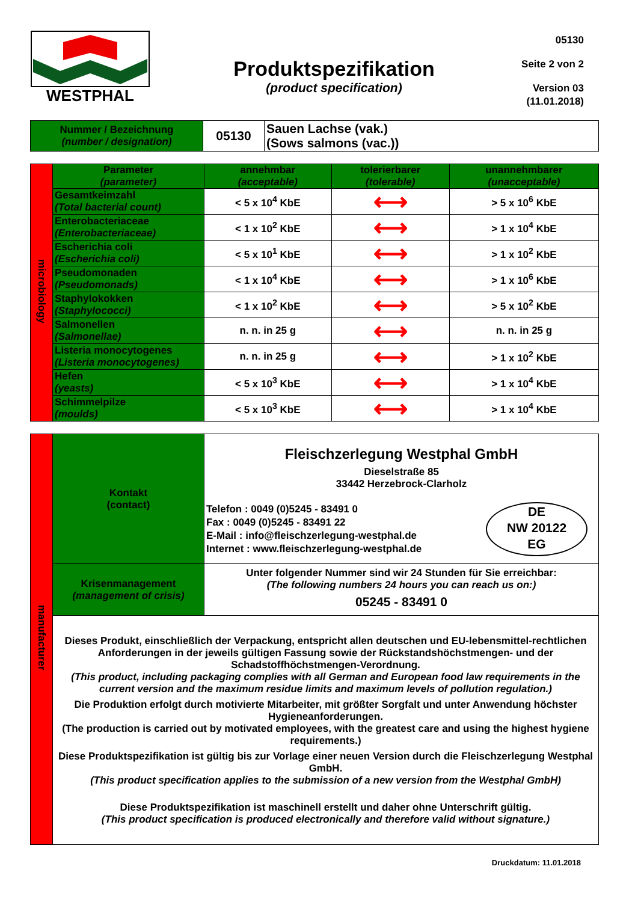WESTPHAL
Produktspezifikation
(product specification)
05130
Seite 2 von 2
Version 03
(11.01.2018)
| Nummer / Bezeichnung (number / designation) | 05130 | Sauen Lachse (vak.) (Sows salmons (vac.)) |
| microbiology | Parameter (parameter) | annehmbar (acceptable) | tolerierbarer (tolerable) | unannehmbarer (unacceptable) |
| | Gesamtkeimzahl (Total bacterial count) | < 5 x 10<sup>4</sup> KbE | ⟷ | > 5 x 10<sup>6</sup> KbE |
| | Enterobacteriaceae (Enterobacteriaceae) | < 1 x 10<sup>2</sup> KbE | ⟷ | > 1 x 10<sup>4</sup> KbE |
| | Escherichia coli (Escherichia coli) | < 5 x 10<sup>1</sup> KbE | ⟷ | > 1 x 10<sup>2</sup> KbE |
| | Pseudomonaden (Pseudomonads) | < 1 x 10<sup>4</sup> KbE | ⟷ | > 1 x 10<sup>6</sup> KbE |
| | Staphylokokken (Staphylococci) | < 1 x 10<sup>2</sup> KbE | ⟷ | > 5 x 10<sup>2</sup> KbE |
| | Salmonellen (Salmonellae) | n. n. in 25 g | ⟷ | n. n. in 25 g |
| | Listeria monocytogenes (Listeria monocytogenes) | n. n. in 25 g | ⟷ | > 1 x 10<sup>2</sup> KbE |
| | Hefen (yeasts) | < 5 x 10<sup>3</sup> KbE | ⟷ | > 1 x 10<sup>4</sup> KbE |
| | Schimmelpilze (moulds) | < 5 x 10<sup>3</sup> KbE | ⟷ | > 1 x 10<sup>4</sup> KbE |
| manufacturer | Kontakt (contact) | Fleischzerlegung Westphal GmbH Dieselstraße 85 33442 Herzebrock-Clarholz Telefon : 0049 (0)5245 - 83491 0 Fax : 0049 (0)5245 - 83491 22 E-Mail : info@fleischzerlegung-westphal.de Internet : www.fleischzerlegung-westphal.de DE NW 20122 EG |
| | Krisenmanagement (management of crisis) | Unter folgender Nummer sind wir 24 Stunden für Sie erreichbar: (The following numbers 24 hours you can reach us on:) 05245 - 83491 0 |
| | Dieses Produkt, einschließlich der Verpackung, entspricht allen deutschen und EU-lebensmittel-rechtlichen Anforderungen in der jeweils gültigen Fassung sowie der Rückstandshöchstmengen- und der Schadstoffhöchstmengen-Verordnung. (This product, including packaging complies with all German and European food law requirements in the current version and the maximum residue limits and maximum levels of pollution regulation.) Die Produktion erfolgt durch motivierte Mitarbeiter, mit größter Sorgfalt und unter Anwendung höchster Hygieneanforderungen. (The production is carried out by motivated employees, with the greatest care and using the highest hygiene requirements.) Diese Produktspezifikation ist gültig bis zur Vorlage einer neuen Version durch die Fleischzerlegung Westphal GmbH. (This product specification applies to the submission of a new version from the Westphal GmbH) Diese Produktspezifikation ist maschinell erstellt und daher ohne Unterschrift gültig. (This product specification is produced electronically and therefore valid without signature.) | |
Druckdatum: 11.01.2018